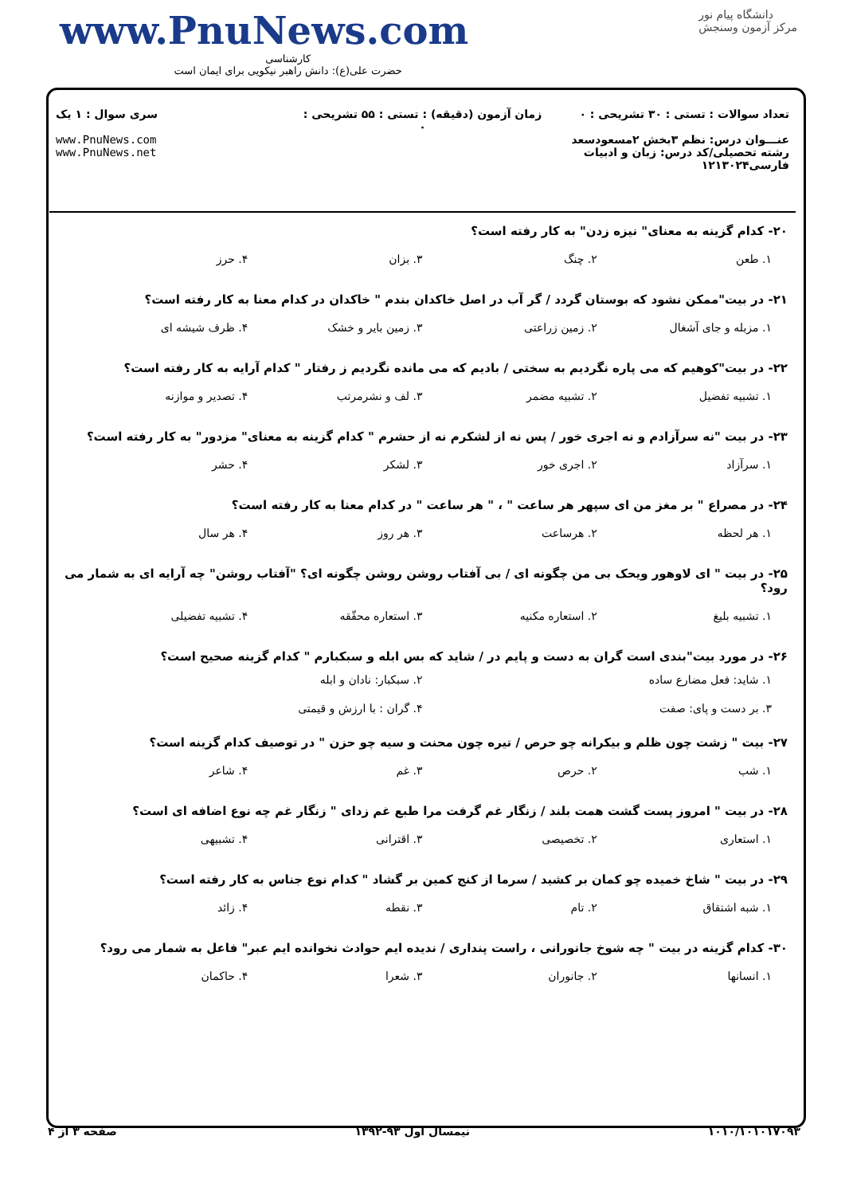www.PnuNews.com
کارشناسی
حضرت علی(ع): دانش راهبر نیکویی برای ایمان است
دانشگاه پیام نور
مرکز آزمون وسنجش
تعداد سوالات : تستی : ۳۰ تشریحی : ۰
عنـــوان درس: نظم ۳بخش ۲مسعودسعد
رشته تحصیلی/کد درس: زبان و ادبیات فارسی۱۲۱۳۰۲۴
زمان آزمون (دقیقه) : تستی : ۵۵ تشریحی : ۰
سری سوال : ۱ یک
www.PnuNews.com
www.PnuNews.net
۲۰- کدام گزینه به معنای" نیزه زدن" به کار رفته است؟
۱. طعن ۲. چنگ ۳. بزان ۴. حرز
۲۱- در بیت"ممکن نشود که بوستان گردد / گر آب در اصل خاکدان بندم " خاکدان در کدام معنا به کار رفته است؟
۱. مزبله و جای آشغال ۲. زمین زراعتی ۳. زمین بایر و خشک ۴. ظرف شیشه ای
۲۲- در بیت"کوهیم که می پاره نگردیم به سختی / بادیم که می مانده نگردیم ز رفتار " کدام آرایه به کار رفته است؟
۱. تشبیه تفضیل ۲. تشبیه مضمر ۳. لف و نشرمرتب ۴. تصدیر و موازنه
۲۳- در بیت "نه سرآزادم و نه اجری خور / پس نه از لشکرم نه از حشرم " کدام گزینه به معنای" مزدور" به کار رفته است؟
۱. سرآزاد ۲. اجری خور ۳. لشکر ۴. حشر
۲۴- در مصراع " بر مغز من ای سپهر هر ساعت " ، " هر ساعت " در کدام معنا به کار رفته است؟
۱. هر لحظه ۲. هرساعت ۳. هر روز ۴. هر سال
۲۵- در بیت " ای لاوهور ویحک بی من چگونه ای / بی آفتاب روشن روشن چگونه ای؟ "آفتاب روشن" چه آرایه ای به شمار می رود؟
۱. تشبیه بلیغ ۲. استعاره مکنیه ۳. استعاره محقّقه ۴. تشبیه تفضیلی
۲۶- در مورد بیت"بندی است گران به دست و پایم در / شاید که بس ابله و سبکبارم " کدام گزینه صحیح است؟
۱. شاید: فعل مضارع ساده ۲. سبکبار: نادان و ابله ۳. بر دست و پای: صفت ۴. گران : با ارزش و قیمتی
۲۷- بیت " زشت چون ظلم و بیکرانه چو حرص / تیره چون محنت و سیه چو حزن " در توصیف کدام گزینه است؟
۱. شب ۲. حرص ۳. غم ۴. شاعر
۲۸- در بیت " امروز پست گشت همت بلند / زنگار غم گرفت مرا طبع غم زدای " زنگار غم چه نوع اضافه ای است؟
۱. استعاری ۲. تخصیصی ۳. اقترانی ۴. تشبیهی
۲۹- در بیت " شاخ خمیده چو کمان بر کشید / سرما از کنج کمین بر گشاد " کدام نوع جناس به کار رفته است؟
۱. شبه اشتقاق ۲. تام ۳. نقطه ۴. زائد
۳۰- کدام گزینه در بیت " چه شوخ جانورانی ، راست پنداری / ندیده ایم حوادث نخوانده ایم عبر" فاعل به شمار می رود؟
۱. انسانها ۲. جانوران ۳. شعرا ۴. حاکمان
۱۰۱۰/۱۰۱۰۱۷۰۹۳ نیمسال اول ۹۳-۱۳۹۲ صفحه ۳ از ۴